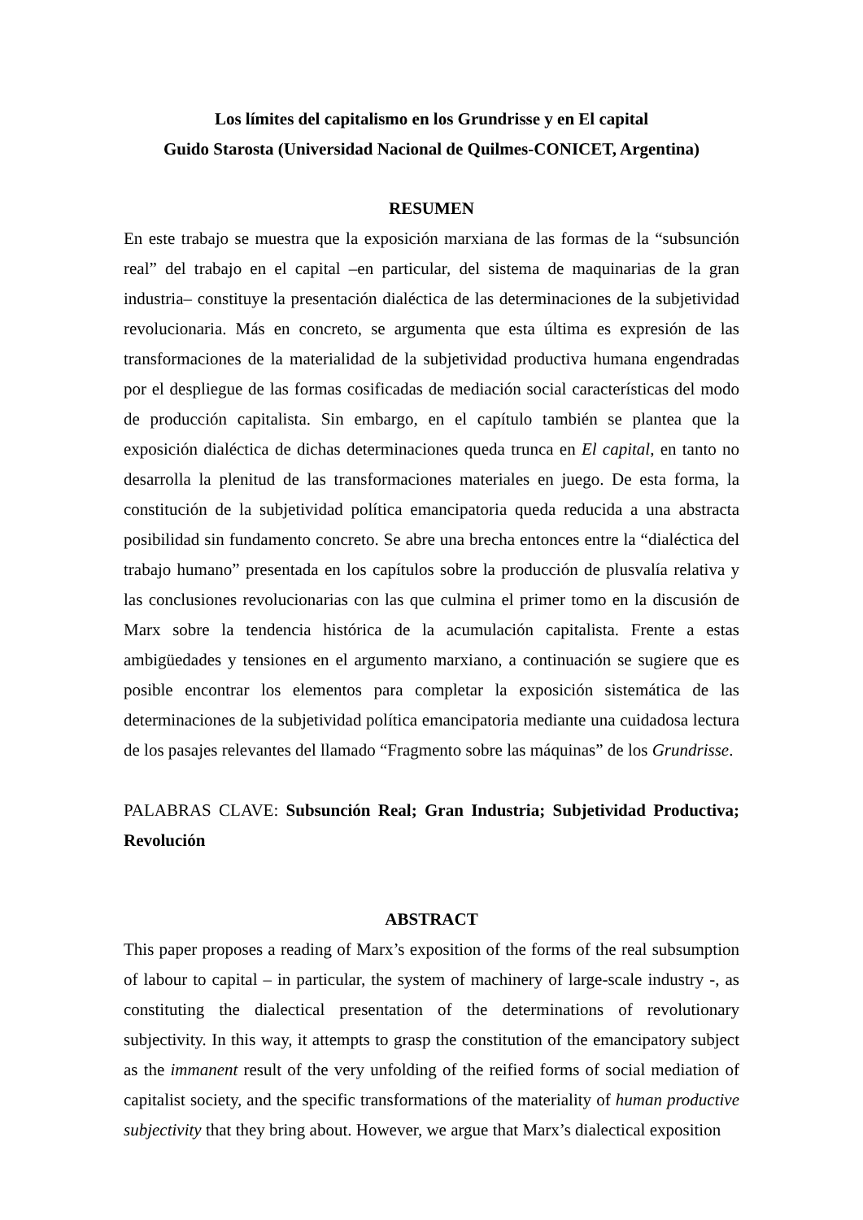Los límites del capitalismo en los Grundrisse y en El capital
Guido Starosta (Universidad Nacional de Quilmes-CONICET, Argentina)
RESUMEN
En este trabajo se muestra que la exposición marxiana de las formas de la “subsunción real” del trabajo en el capital –en particular, del sistema de maquinarias de la gran industria– constituye la presentación dialéctica de las determinaciones de la subjetividad revolucionaria. Más en concreto, se argumenta que esta última es expresión de las transformaciones de la materialidad de la subjetividad productiva humana engendradas por el despliegue de las formas cosificadas de mediación social características del modo de producción capitalista. Sin embargo, en el capítulo también se plantea que la exposición dialéctica de dichas determinaciones queda trunca en El capital, en tanto no desarrolla la plenitud de las transformaciones materiales en juego. De esta forma, la constitución de la subjetividad política emancipatoria queda reducida a una abstracta posibilidad sin fundamento concreto. Se abre una brecha entonces entre la “dialéctica del trabajo humano” presentada en los capítulos sobre la producción de plusvalía relativa y las conclusiones revolucionarias con las que culmina el primer tomo en la discusión de Marx sobre la tendencia histórica de la acumulación capitalista. Frente a estas ambigüedades y tensiones en el argumento marxiano, a continuación se sugiere que es posible encontrar los elementos para completar la exposición sistemática de las determinaciones de la subjetividad política emancipatoria mediante una cuidadosa lectura de los pasajes relevantes del llamado “Fragmento sobre las máquinas” de los Grundrisse.
PALABRAS CLAVE: Subsunción Real; Gran Industria; Subjetividad Productiva; Revolución
ABSTRACT
This paper proposes a reading of Marx’s exposition of the forms of the real subsumption of labour to capital – in particular, the system of machinery of large-scale industry -, as constituting the dialectical presentation of the determinations of revolutionary subjectivity. In this way, it attempts to grasp the constitution of the emancipatory subject as the immanent result of the very unfolding of the reified forms of social mediation of capitalist society, and the specific transformations of the materiality of human productive subjectivity that they bring about. However, we argue that Marx’s dialectical exposition